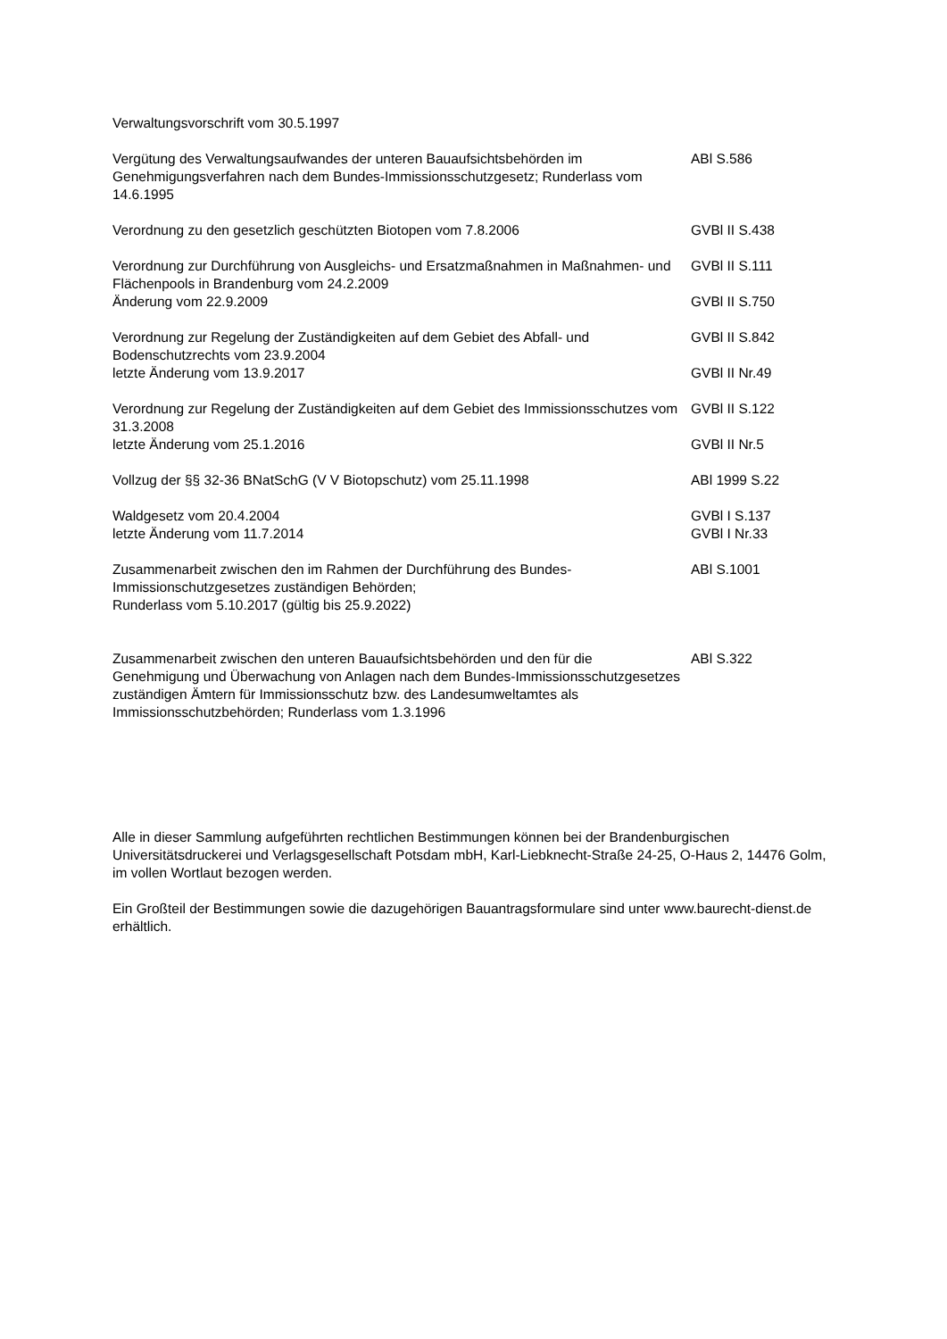| Verwaltungsvorschrift vom 30.5.1997 | |
| Vergütung des Verwaltungsaufwandes der unteren Bauaufsichtsbehörden im Genehmigungsverfahren nach dem Bundes-Immissionsschutzgesetz; Runderlass vom 14.6.1995 | ABl S.586 |
| Verordnung zu den gesetzlich geschützten Biotopen vom 7.8.2006 | GVBl II S.438 |
| Verordnung zur Durchführung von Ausgleichs- und Ersatzmaßnahmen in Maßnahmen- und Flächenpools in Brandenburg vom 24.2.2009 | GVBl II S.111 |
| Änderung vom 22.9.2009 | GVBl II S.750 |
| Verordnung zur Regelung der Zuständigkeiten auf dem Gebiet des Abfall- und Bodenschutzrechts vom 23.9.2004 | GVBl II S.842 |
| letzte Änderung vom 13.9.2017 | GVBl II Nr.49 |
| Verordnung zur Regelung der Zuständigkeiten auf dem Gebiet des Immissionsschutzes vom 31.3.2008 | GVBl II S.122 |
| letzte Änderung vom 25.1.2016 | GVBl II Nr.5 |
| Vollzug der §§ 32-36 BNatSchG (V V Biotopschutz) vom 25.11.1998 | ABl 1999 S.22 |
| Waldgesetz vom 20.4.2004 | GVBl I S.137 |
| letzte Änderung vom 11.7.2014 | GVBl I Nr.33 |
| Zusammenarbeit zwischen den im Rahmen der Durchführung des Bundes-Immissionschutzgesetzes zuständigen Behörden; Runderlass vom 5.10.2017 (gültig bis 25.9.2022) | ABl S.1001 |
| Zusammenarbeit zwischen den unteren Bauaufsichtsbehörden und den für die Genehmigung und Überwachung von Anlagen nach dem Bundes-Immissionsschutzgesetzes zuständigen Ämtern für Immissionsschutz bzw. des Landesumweltamtes als Immissionsschutzbehörden; Runderlass vom 1.3.1996 | ABl S.322 |
Alle in dieser Sammlung aufgeführten rechtlichen Bestimmungen können bei der Brandenburgischen Universitätsdruckerei und Verlagsgesellschaft Potsdam mbH, Karl-Liebknecht-Straße 24-25, O-Haus 2, 14476 Golm, im vollen Wortlaut bezogen werden.
Ein Großteil der Bestimmungen sowie die dazugehörigen Bauantragsformulare sind unter www.baurecht-dienst.de erhältlich.